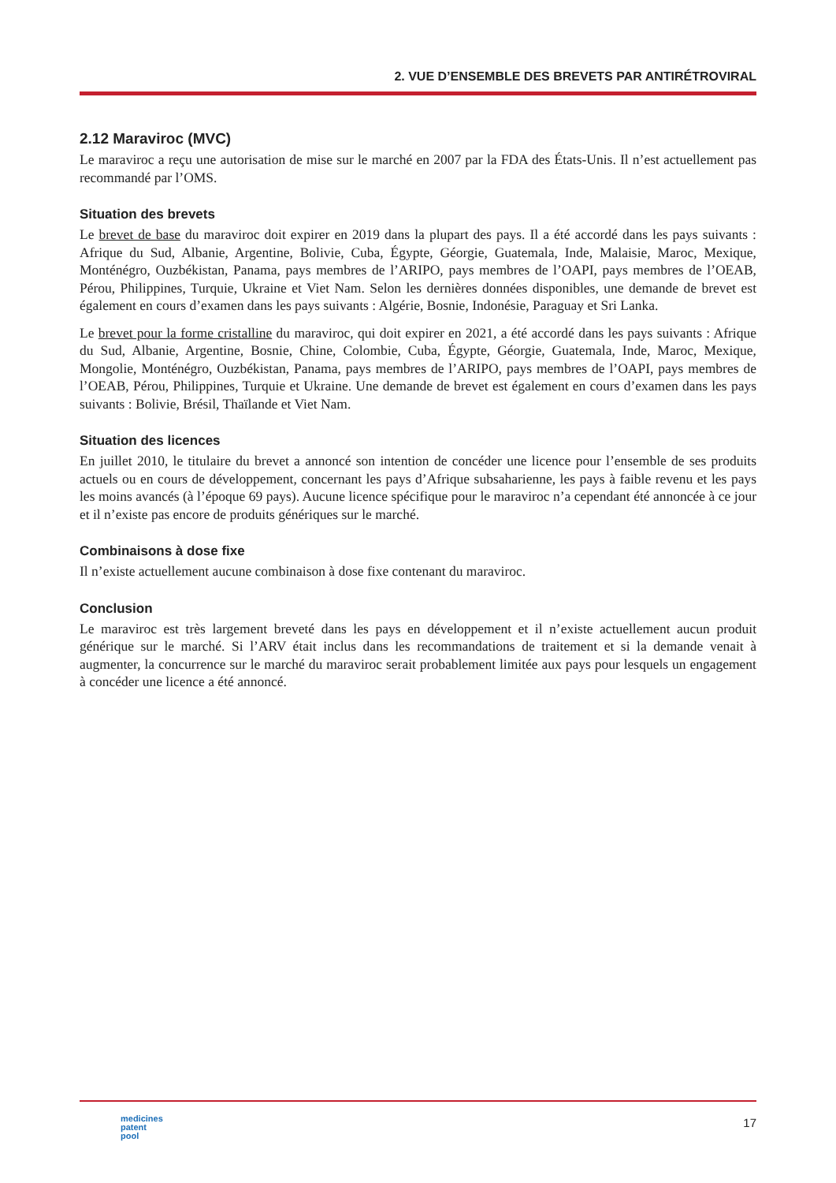2. VUE D’ENSEMBLE DES BREVETS PAR ANTIRÉTROVIRAL
2.12 Maraviroc (MVC)
Le maraviroc a reçu une autorisation de mise sur le marché en 2007 par la FDA des États-Unis. Il n’est actuellement pas recommandé par l’OMS.
Situation des brevets
Le brevet de base du maraviroc doit expirer en 2019 dans la plupart des pays. Il a été accordé dans les pays suivants : Afrique du Sud, Albanie, Argentine, Bolivie, Cuba, Égypte, Géorgie, Guatemala, Inde, Malaisie, Maroc, Mexique, Monténégro, Ouzbékistan, Panama, pays membres de l’ARIPO, pays membres de l’OAPI, pays membres de l’OEAB, Pérou, Philippines, Turquie, Ukraine et Viet Nam. Selon les dernières données disponibles, une demande de brevet est également en cours d’examen dans les pays suivants : Algérie, Bosnie, Indonésie, Paraguay et Sri Lanka.
Le brevet pour la forme cristalline du maraviroc, qui doit expirer en 2021, a été accordé dans les pays suivants : Afrique du Sud, Albanie, Argentine, Bosnie, Chine, Colombie, Cuba, Égypte, Géorgie, Guatemala, Inde, Maroc, Mexique, Mongolie, Monténégro, Ouzbékistan, Panama, pays membres de l’ARIPO, pays membres de l’OAPI, pays membres de l’OEAB, Pérou, Philippines, Turquie et Ukraine. Une demande de brevet est également en cours d’examen dans les pays suivants : Bolivie, Brésil, Thaïlande et Viet Nam.
Situation des licences
En juillet 2010, le titulaire du brevet a annoncé son intention de concéder une licence pour l’ensemble de ses produits actuels ou en cours de développement, concernant les pays d’Afrique subsaharienne, les pays à faible revenu et les pays les moins avancés (à l’époque 69 pays). Aucune licence spécifique pour le maraviroc n’a cependant été annoncée à ce jour et il n’existe pas encore de produits génériques sur le marché.
Combinaisons à dose fixe
Il n’existe actuellement aucune combinaison à dose fixe contenant du maraviroc.
Conclusion
Le maraviroc est très largement breveté dans les pays en développement et il n’existe actuellement aucun produit générique sur le marché. Si l’ARV était inclus dans les recommandations de traitement et si la demande venait à augmenter, la concurrence sur le marché du maraviroc serait probablement limitée aux pays pour lesquels un engagement à concéder une licence a été annoncé.
medicines
patent
pool
17